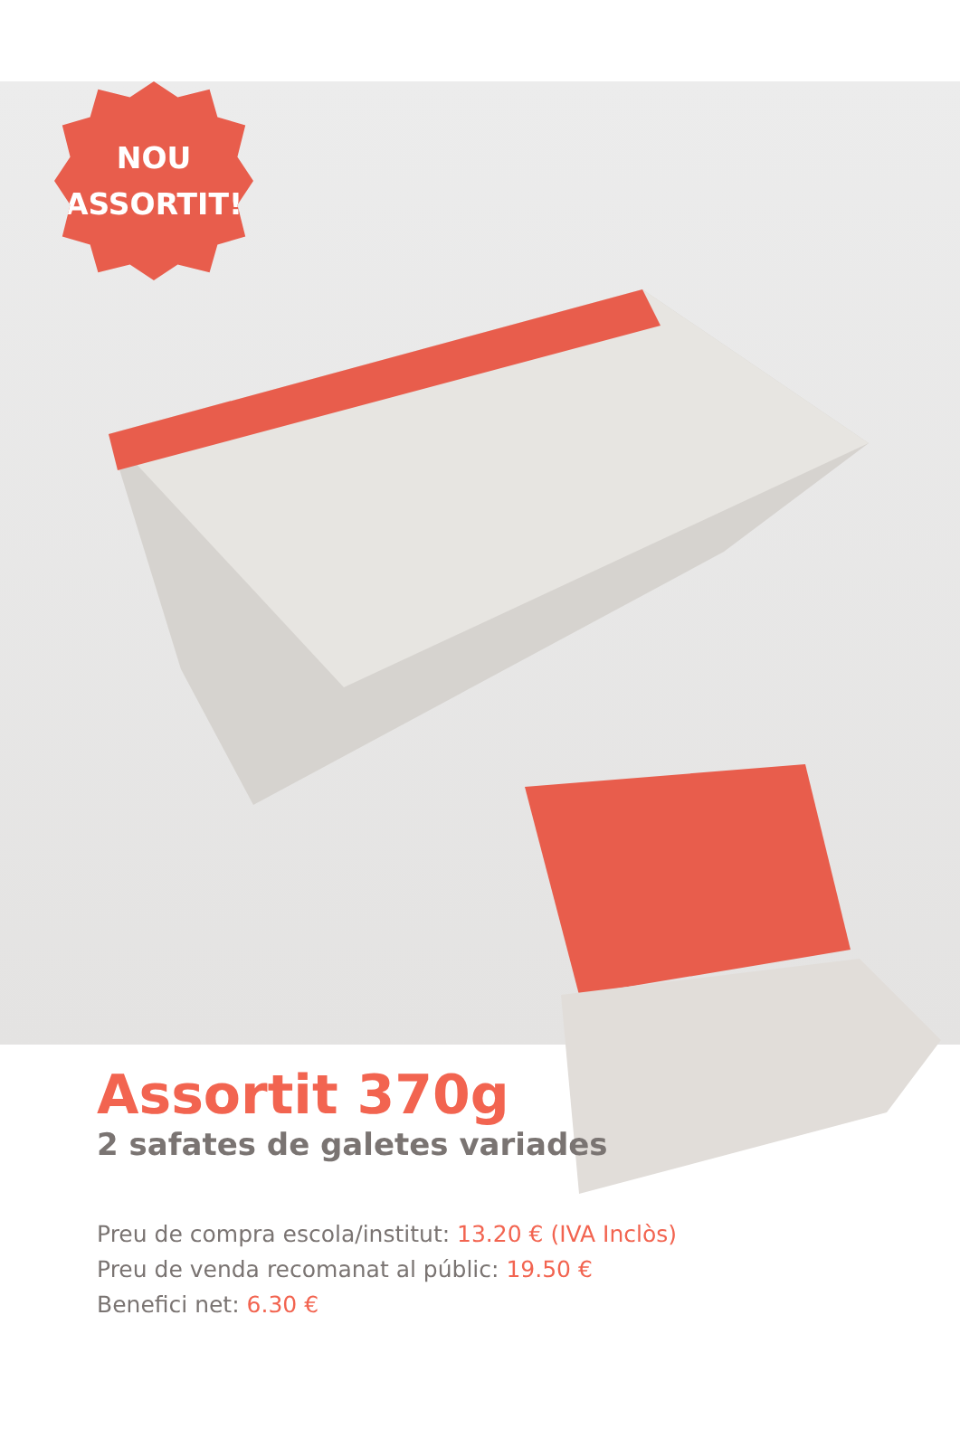NOU
ASSORTIT!
Assortit 370g
2 safates de galetes variades
Preu de compra escola/institut: 13.20 € (IVA Inclòs)
Preu de venda recomanat al públic: 19.50 €
Benefici net: 6.30 €